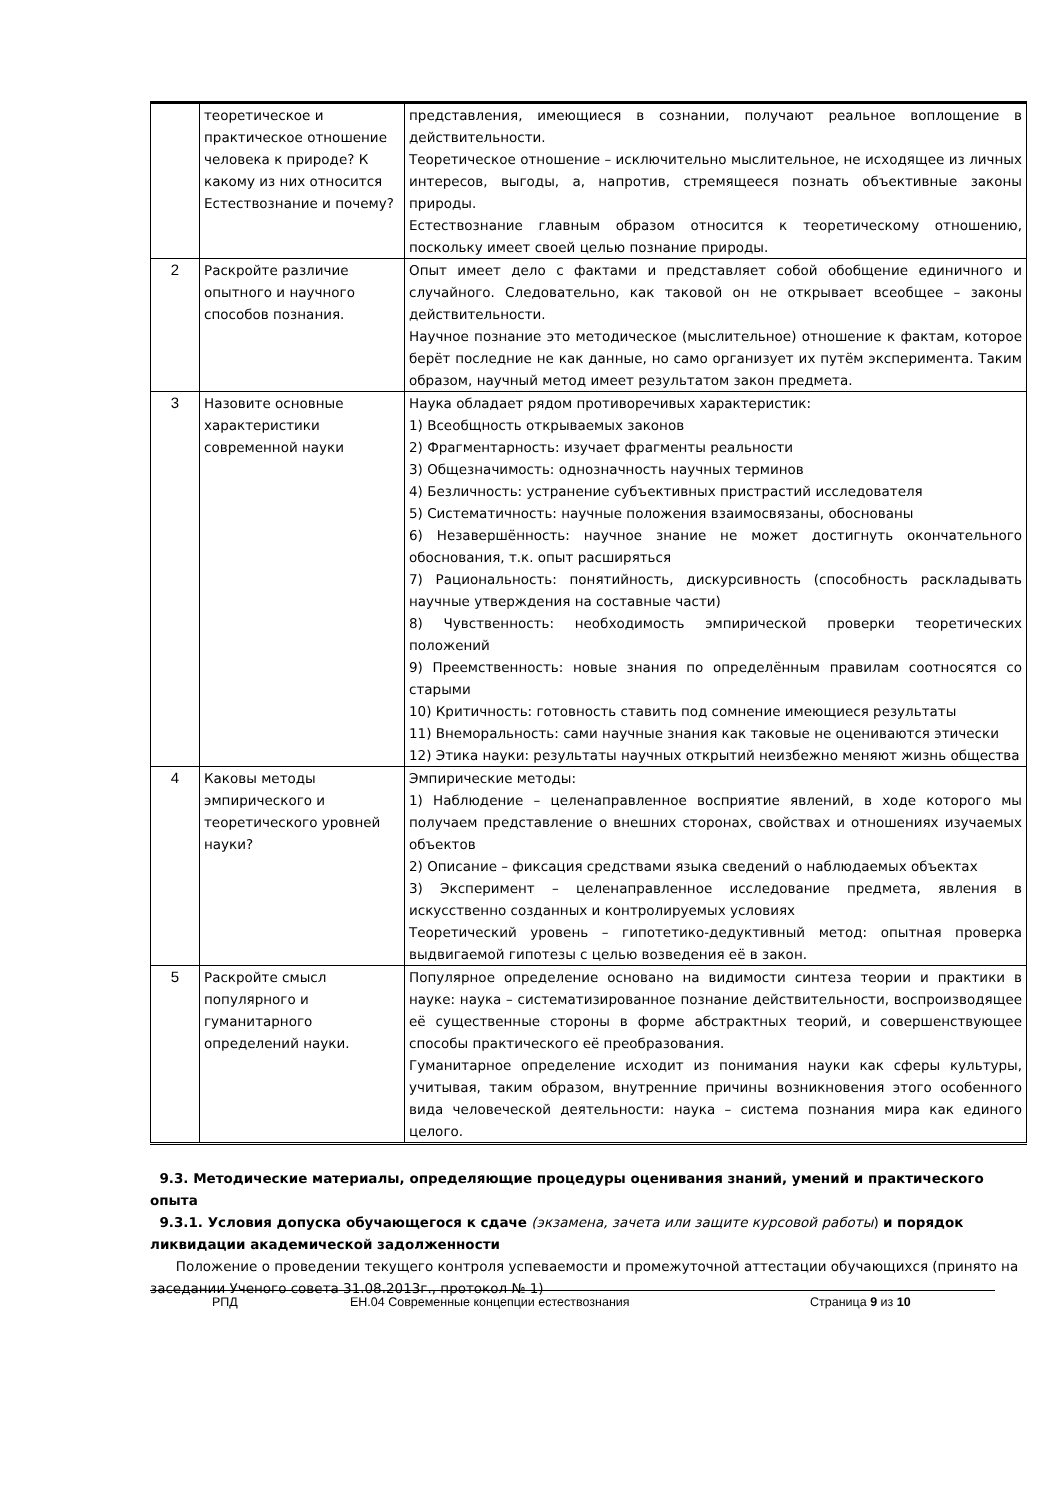| | теоретическое и практическое отношение человека к природе? К какому из них относится Естествознание и почему? | представления, имеющиеся в сознании, получают реальное воплощение в действительности. Теоретическое отношение – исключительно мыслительное, не исходящее из личных интересов, выгоды, а, напротив, стремящееся познать объективные законы природы. Естествознание главным образом относится к теоретическому отношению, поскольку имеет своей целью познание природы. |
| 2 | Раскройте различие опытного и научного способов познания. | Опыт имеет дело с фактами и представляет собой обобщение единичного и случайного. Следовательно, как таковой он не открывает всеобщее – законы действительности. Научное познание это методическое (мыслительное) отношение к фактам, которое берёт последние не как данные, но само организует их путём эксперимента. Таким образом, научный метод имеет результатом закон предмета. |
| 3 | Назовите основные характеристики современной науки | Наука обладает рядом противоречивых характеристик: 1) Всеобщность открываемых законов 2) Фрагментарность: изучает фрагменты реальности 3) Общезначимость: однозначность научных терминов 4) Безличность: устранение субъективных пристрастий исследователя 5) Систематичность: научные положения взаимосвязаны, обоснованы 6) Незавершённость: научное знание не может достигнуть окончательного обоснования, т.к. опыт расширяться 7) Рациональность: понятийность, дискурсивность (способность раскладывать научные утверждения на составные части) 8) Чувственность: необходимость эмпирической проверки теоретических положений 9) Преемственность: новые знания по определённым правилам соотносятся со старыми 10) Критичность: готовность ставить под сомнение имеющиеся результаты 11) Внеморальность: сами научные знания как таковые не оцениваются этически 12) Этика науки: результаты научных открытий неизбежно меняют жизнь общества |
| 4 | Каковы методы эмпирического и теоретического уровней науки? | Эмпирические методы: 1) Наблюдение – целенаправленное восприятие явлений, в ходе которого мы получаем представление о внешних сторонах, свойствах и отношениях изучаемых объектов 2) Описание – фиксация средствами языка сведений о наблюдаемых объектах 3) Эксперимент – целенаправленное исследование предмета, явления в искусственно созданных и контролируемых условиях Теоретический уровень – гипотетико-дедуктивный метод: опытная проверка выдвигаемой гипотезы с целью возведения её в закон. |
| 5 | Раскройте смысл популярного и гуманитарного определений науки. | Популярное определение основано на видимости синтеза теории и практики в науке: наука – систематизированное познание действительности, воспроизводящее её существенные стороны в форме абстрактных теорий, и совершенствующее способы практического её преобразования. Гуманитарное определение исходит из понимания науки как сферы культуры, учитывая, таким образом, внутренние причины возникновения этого особенного вида человеческой деятельности: наука – система познания мира как единого целого. |
9.3. Методические материалы, определяющие процедуры оценивания знаний, умений и практического опыта
9.3.1. Условия допуска обучающегося к сдаче (экзамена, зачета или защите курсовой работы) и порядок ликвидации академической задолженности
Положение о проведении текущего контроля успеваемости и промежуточной аттестации обучающихся (принято на заседании Ученого совета 31.08.2013г., протокол № 1)
РПД ЕН.04 Современные концепции естествознания Страница 9 из 10